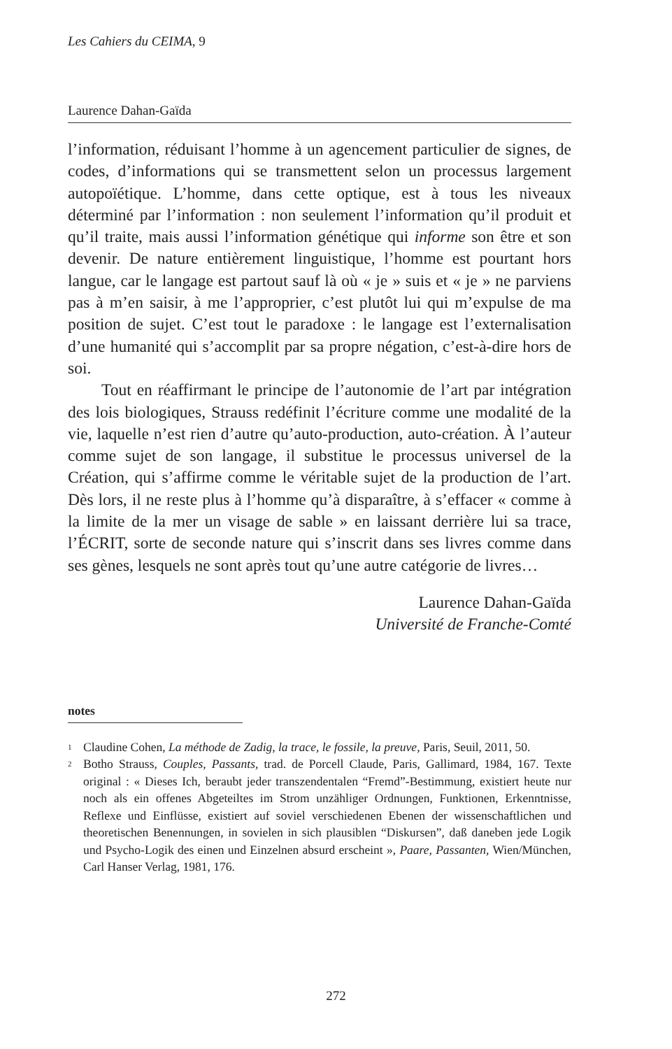Les Cahiers du CEIMA, 9
Laurence Dahan-Gaïda
l’information, réduisant l’homme à un agencement particulier de signes, de codes, d’informations qui se transmettent selon un processus largement autopoïétique. L’homme, dans cette optique, est à tous les niveaux déterminé par l’information : non seulement l’information qu’il produit et qu’il traite, mais aussi l’information génétique qui informe son être et son devenir. De nature entièrement linguistique, l’homme est pourtant hors langue, car le langage est partout sauf là où « je » suis et « je » ne parviens pas à m’en saisir, à me l’approprier, c’est plutôt lui qui m’expulse de ma position de sujet. C’est tout le paradoxe : le langage est l’externalisation d’une humanité qui s’accomplit par sa propre négation, c’est-à-dire hors de soi.
Tout en réaffirmant le principe de l’autonomie de l’art par intégration des lois biologiques, Strauss redéfinit l’écriture comme une modalité de la vie, laquelle n’est rien d’autre qu’auto-production, auto-création. À l’auteur comme sujet de son langage, il substitue le processus universel de la Création, qui s’affirme comme le véritable sujet de la production de l’art. Dès lors, il ne reste plus à l’homme qu’à disparaître, à s’effacer « comme à la limite de la mer un visage de sable » en laissant derrière lui sa trace, l’ÉCRIT, sorte de seconde nature qui s’inscrit dans ses livres comme dans ses gènes, lesquels ne sont après tout qu’une autre catégorie de livres…
Laurence Dahan-Gaïda
Université de Franche-Comté
notes
<sup>1</sup> Claudine Cohen, La méthode de Zadig, la trace, le fossile, la preuve, Paris, Seuil, 2011, 50.
<sup>2</sup> Botho Strauss, Couples, Passants, trad. de Porcell Claude, Paris, Gallimard, 1984, 167. Texte original : « Dieses Ich, beraubt jeder transzendentalen “Fremd”-Bestimmung, existiert heute nur noch als ein offenes Abgeteiltes im Strom unzähliger Ordnungen, Funktionen, Erkenntnisse, Reflexe und Einflüsse, existiert auf soviel verschiedenen Ebenen der wissenschaftlichen und theoretischen Benennungen, in sovielen in sich plausiblen “Diskursen”, daß daneben jede Logik und Psycho-Logik des einen und Einzelnen absurd erscheint », Paare, Passanten, Wien/München, Carl Hanser Verlag, 1981, 176.
272